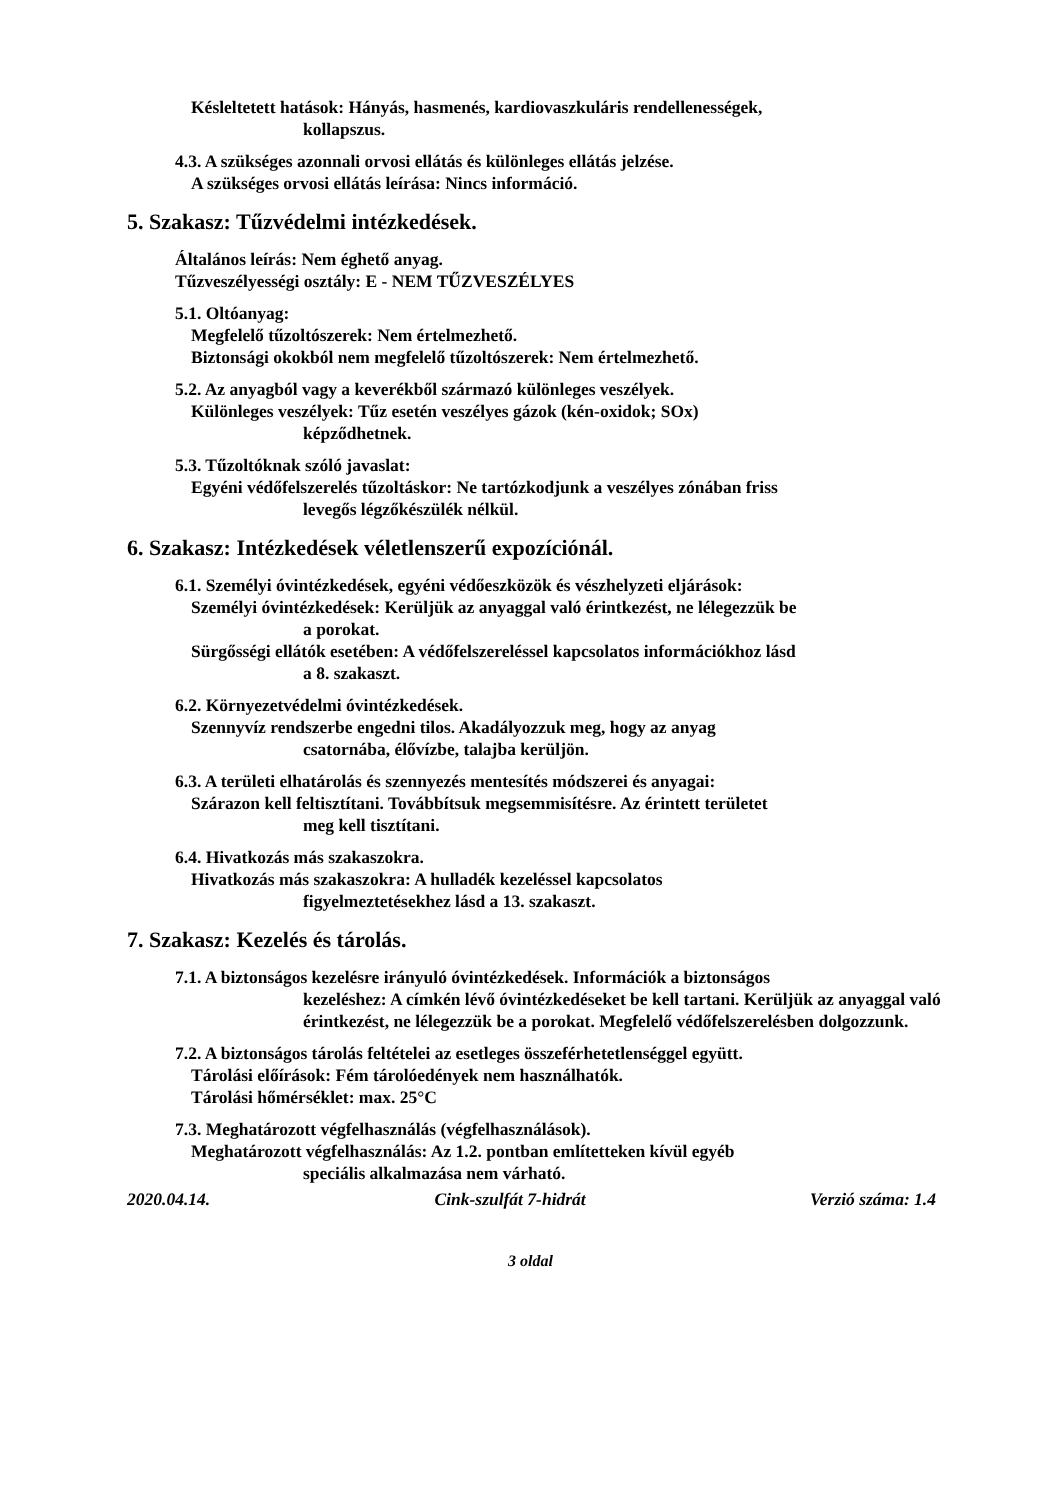Késleltetett hatások: Hányás, hasmenés, kardiovaszkuláris rendellenességek,
kollapszus.
4.3. A szükséges azonnali orvosi ellátás és különleges ellátás jelzése.
A szükséges orvosi ellátás leírása: Nincs információ.
5. Szakasz: Tűzvédelmi intézkedések.
Általános leírás: Nem éghető anyag.
Tűzveszélyességi osztály: E - NEM TŰZVESZÉLYES
5.1. Oltóanyag:
Megfelelő tűzoltószerek: Nem értelmezhető.
Biztonsági okokból nem megfelelő tűzoltószerek: Nem értelmezhető.
5.2. Az anyagból vagy a keverékből származó különleges veszélyek.
Különleges veszélyek: Tűz esetén veszélyes gázok (kén-oxidok; SOx)
képződhetnek.
5.3. Tűzoltóknak szóló javaslat:
Egyéni védőfelszerelés tűzoltáskor: Ne tartózkodjunk a veszélyes zónában friss
levegős légzőkészülék nélkül.
6. Szakasz: Intézkedések véletlenszerű expozíciónál.
6.1. Személyi óvintézkedések, egyéni védőeszközök és vészhelyzeti eljárások:
Személyi óvintézkedések: Kerüljük az anyaggal való érintkezést, ne lélegezzük be
a porokat.
Sürgősségi ellátók esetében: A védőfelszereléssel kapcsolatos információkhoz lásd
a 8. szakaszt.
6.2. Környezetvédelmi óvintézkedések.
Szennyvíz rendszerbe engedni tilos. Akadályozzuk meg, hogy az anyag
csatornába, élővízbe, talajba kerüljön.
6.3. A területi elhatárolás és szennyezés mentesítés módszerei és anyagai:
Szárazon kell feltisztítani. Továbbítsuk megsemmisítésre. Az érintett területet
meg kell tisztítani.
6.4. Hivatkozás más szakaszokra.
Hivatkozás más szakaszokra: A hulladék kezeléssel kapcsolatos
figyelmeztetésekhez lásd a 13. szakaszt.
7. Szakasz: Kezelés és tárolás.
7.1. A biztonságos kezelésre irányuló óvintézkedések. Információk a biztonságos
kezeléshez: A címkén lévő óvintézkedéseket be kell tartani. Kerüljük az anyaggal való érintkezést, ne lélegezzük be a porokat. Megfelelő védőfelszerelésben dolgozzunk.
7.2. A biztonságos tárolás feltételei az esetleges összeférhetetlenséggel együtt.
Tárolási előírások: Fém tárolóedények nem használhatók.
Tárolási hőmérséklet: max. 25°C
7.3. Meghatározott végfelhasználás (végfelhasználások).
Meghatározott végfelhasználás: Az 1.2. pontban említetteken kívül egyéb
speciális alkalmazása nem várható.
2020.04.14. Cink-szulfát 7-hidrát Verzió száma: 1.4
3 oldal